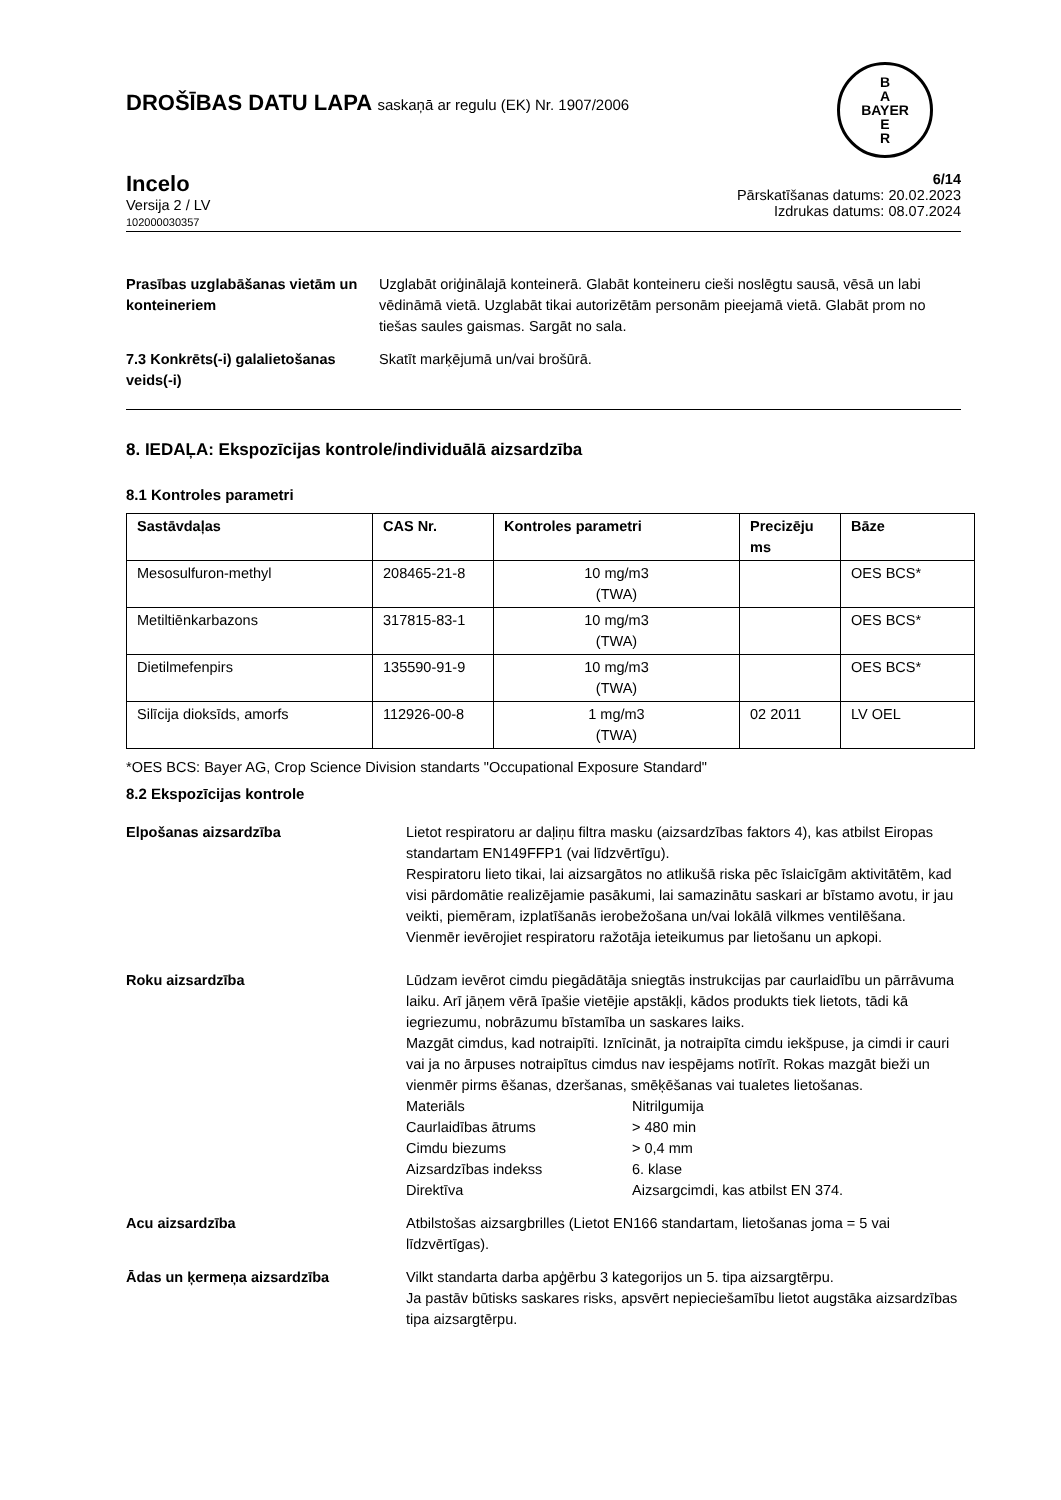B
A
BAYER
E
R
DROŠĪBAS DATU LAPA saskaņā ar regulu (EK) Nr. 1907/2006
Incelo
Versija 2 / LV
102000030357
6/14
Pārskatīšanas datums: 20.02.2023
Izdrukas datums: 08.07.2024
Prasības uzglabāšanas vietām un konteineriem
Uzglabāt oriģinālajā konteinerā. Glabāt konteineru cieši noslēgtu sausā, vēsā un labi vēdināmā vietā. Uzglabāt tikai autorizētām personām pieejamā vietā. Glabāt prom no tiešas saules gaismas. Sargāt no sala.
7.3 Konkrēts(-i) galalietošanas veids(-i)
Skatīt marķējumā un/vai brošūrā.
8. IEDAĻA: Ekspozīcijas kontrole/individuālā aizsardzība
8.1 Kontroles parametri
| Sastāvdaļas | CAS Nr. | Kontroles parametri | Precizēju ms | Bāze |
| --- | --- | --- | --- | --- |
| Mesosulfuron-methyl | 208465-21-8 | 10 mg/m3 (TWA) | | OES BCS* |
| Metiltiēnkarbazons | 317815-83-1 | 10 mg/m3 (TWA) | | OES BCS* |
| Dietilmefenpirs | 135590-91-9 | 10 mg/m3 (TWA) | | OES BCS* |
| Silīcija dioksīds, amorfs | 112926-00-8 | 1 mg/m3 (TWA) | 02 2011 | LV OEL |
*OES BCS: Bayer AG, Crop Science Division standarts "Occupational Exposure Standard"
8.2 Ekspozīcijas kontrole
Elpošanas aizsardzība Lietot respiratoru ar daļiņu filtra masku (aizsardzības faktors 4), kas atbilst Eiropas standartam EN149FFP1 (vai līdzvērtīgu).
Respiratoru lieto tikai, lai aizsargātos no atlikušā riska pēc īslaicīgām aktivitātēm, kad visi pārdomātie realizējamie pasākumi, lai samazinātu saskari ar bīstamo avotu, ir jau veikti, piemēram, izplatīšanās ierobežošana un/vai lokālā vilkmes ventilēšana.
Vienmēr ievērojiet respiratoru ražotāja ieteikumus par lietošanu un apkopi.
Roku aizsardzība Lūdzam ievērot cimdu piegādātāja sniegtās instrukcijas par caurlaidību un pārrāvuma laiku. Arī jāņem vērā īpašie vietējie apstākļi, kādos produkts tiek lietots, tādi kā iegriezumu, nobrāzumu bīstamība un saskares laiks.
Mazgāt cimdus, kad notraipīti. Iznīcināt, ja notraipīta cimdu iekšpuse, ja cimdi ir cauri vai ja no ārpuses notraipītus cimdus nav iespējams notīrīt. Rokas mazgāt bieži un vienmēr pirms ēšanas, dzeršanas, smēķēšanas vai tualetes lietošanas.
| Materiāls | Nitrilgumija |
| Caurlaidības ātrums | > 480 min |
| Cimdu biezums | > 0,4 mm |
| Aizsardzības indekss | 6. klase |
| Direktīva | Aizsargcimdi, kas atbilst EN 374. |
Acu aizsardzība Atbilstošas aizsargbrilles (Lietot EN166 standartam, lietošanas joma = 5 vai līdzvērtīgas).
Ādas un ķermeņa aizsardzība Vilkt standarta darba apģērbu 3 kategorijos un 5. tipa aizsargtērpu.
Ja pastāv būtisks saskares risks, apsvērt nepieciešamību lietot augstāka aizsardzības tipa aizsargtērpu.